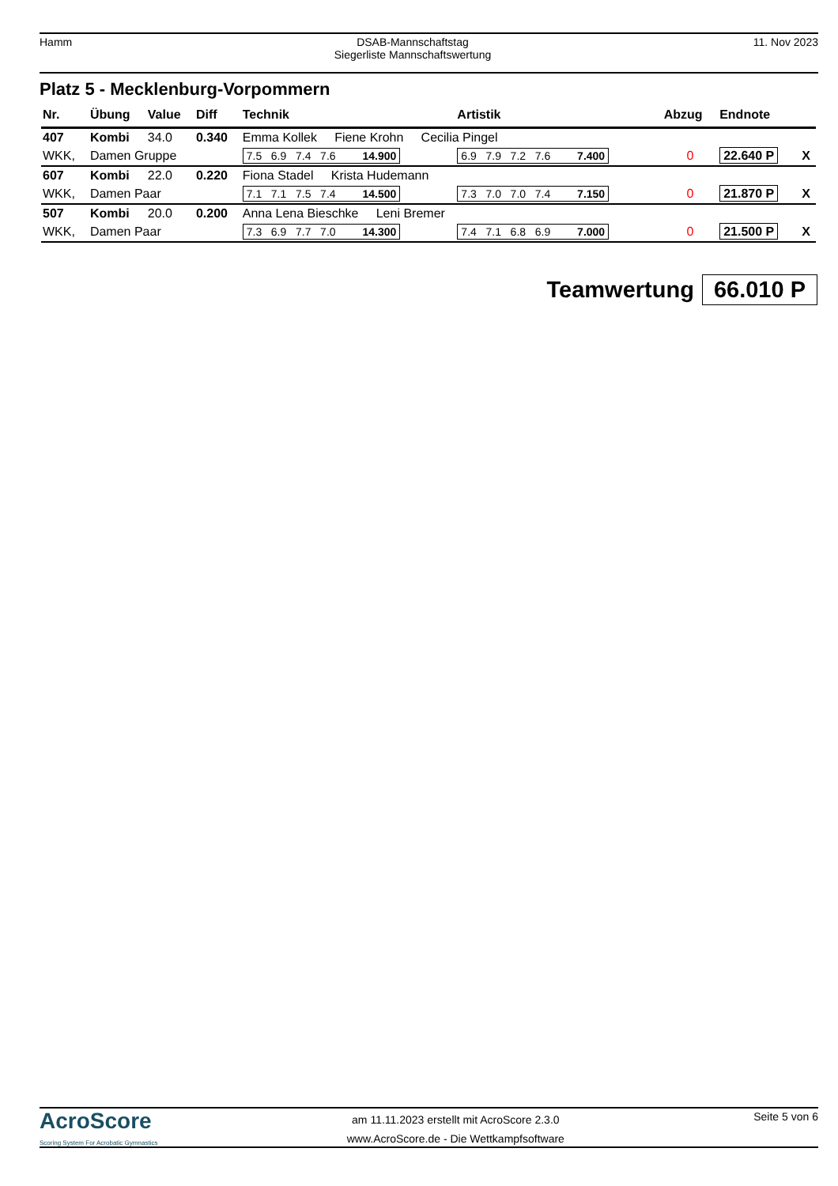Hamm DSAB-Mannschaftstag
Siegerliste Mannschaftswertung
11. Nov 2023
Platz 5 - Mecklenburg-Vorpommern
| Nr. | Übung | Value | Diff | Technik | Artistik | Abzug | Endnote | |
| --- | --- | --- | --- | --- | --- | --- | --- | --- |
| 407 | Kombi | 34.0 | 0.340 | Emma Kollek Fiene Krohn Cecilia Pingel | | | | |
| WKK, | Damen Gruppe | | | 7.5 6.9 7.4 7.6 14.900 | 6.9 7.9 7.2 7.6 7.400 | 0 | 22.640 P | X |
| 607 | Kombi | 22.0 | 0.220 | Fiona Stadel Krista Hudemann | | | | |
| WKK, | Damen Paar | | | 7.1 7.1 7.5 7.4 14.500 | 7.3 7.0 7.0 7.4 7.150 | 0 | 21.870 P | X |
| 507 | Kombi | 20.0 | 0.200 | Anna Lena Bieschke Leni Bremer | | | | |
| WKK, | Damen Paar | | | 7.3 6.9 7.7 7.0 14.300 | 7.4 7.1 6.8 6.9 7.000 | 0 | 21.500 P | X |
Teamwertung 66.010 P
AcroScore
Scoring System For Acrobatic Gymnastics
am 11.11.2023 erstellt mit AcroScore 2.3.0
www.AcroScore.de - Die Wettkampfsoftware
Seite 5 von 6